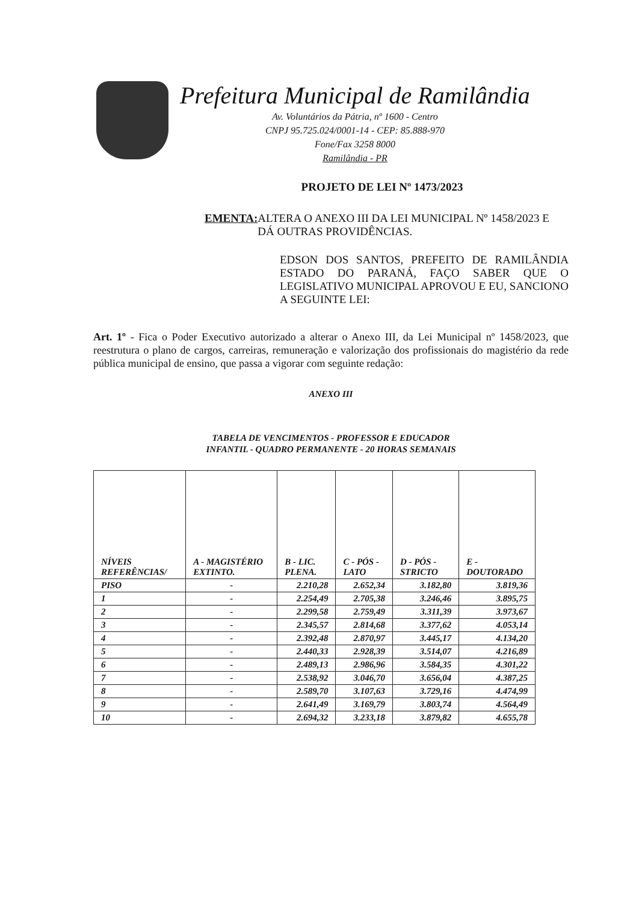Prefeitura Municipal de Ramilândia
Av. Voluntários da Pátria, nº 1600 - Centro
CNPJ 95.725.024/0001-14 - CEP: 85.888-970
Fone/Fax 3258 8000
Ramilândia - PR
PROJETO DE LEI Nº 1473/2023
EMENTA:
ALTERA O ANEXO III DA LEI MUNICIPAL Nº 1458/2023 E DÁ OUTRAS PROVIDÊNCIAS.
EDSON DOS SANTOS, PREFEITO DE RAMILÂNDIA ESTADO DO PARANÁ, FAÇO SABER QUE O LEGISLATIVO MUNICIPAL APROVOU E EU, SANCIONO A SEGUINTE LEI:
Art. 1º - Fica o Poder Executivo autorizado a alterar o Anexo III, da Lei Municipal nº 1458/2023, que reestrutura o plano de cargos, carreiras, remuneração e valorização dos profissionais do magistério da rede pública municipal de ensino, que passa a vigorar com seguinte redação:
ANEXO III
TABELA DE VENCIMENTOS - PROFESSOR E EDUCADOR
INFANTIL - QUADRO PERMANENTE - 20 HORAS SEMANAIS
| NÍVEIS REFERÊNCIAS/ | A - MAGISTÉRIO EXTINTO. | B - LIC. PLENA. | C - PÓS - LATO | D - PÓS - STRICTO | E - DOUTORADO |
| --- | --- | --- | --- | --- | --- |
| PISO | - | 2.210,28 | 2.652,34 | 3.182,80 | 3.819,36 |
| 1 | - | 2.254,49 | 2.705,38 | 3.246,46 | 3.895,75 |
| 2 | - | 2.299,58 | 2.759,49 | 3.311,39 | 3.973,67 |
| 3 | - | 2.345,57 | 2.814,68 | 3.377,62 | 4.053,14 |
| 4 | - | 2.392,48 | 2.870,97 | 3.445,17 | 4.134,20 |
| 5 | - | 2.440,33 | 2.928,39 | 3.514,07 | 4.216,89 |
| 6 | - | 2.489,13 | 2.986,96 | 3.584,35 | 4.301,22 |
| 7 | - | 2.538,92 | 3.046,70 | 3.656,04 | 4.387,25 |
| 8 | - | 2.589,70 | 3.107,63 | 3.729,16 | 4.474,99 |
| 9 | - | 2.641,49 | 3.169,79 | 3.803,74 | 4.564,49 |
| 10 | - | 2.694,32 | 3.233,18 | 3.879,82 | 4.655,78 |